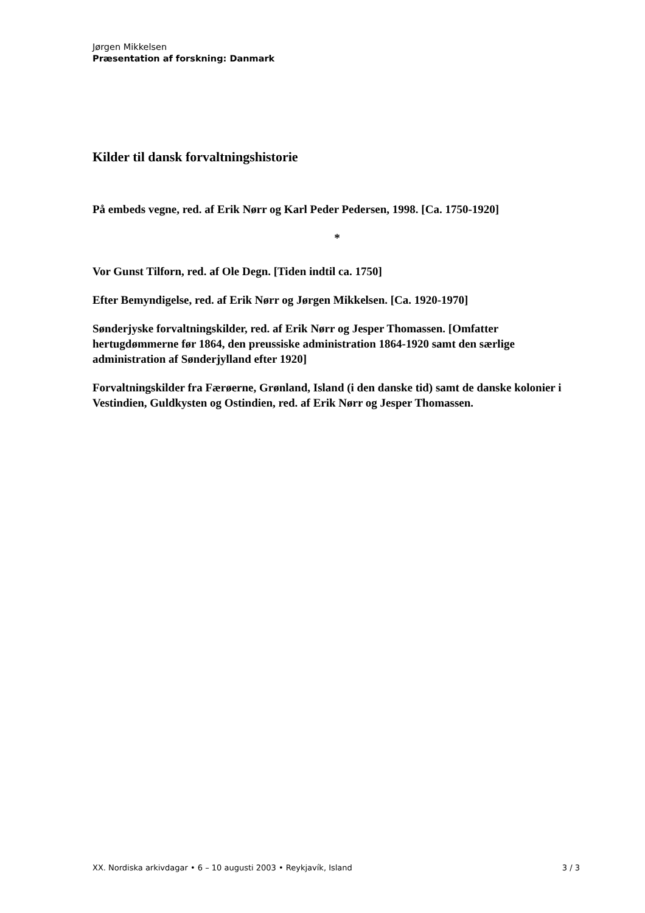Jørgen Mikkelsen
Præsentation af forskning: Danmark
Kilder til dansk forvaltningshistorie
På embeds vegne, red. af Erik Nørr og Karl Peder Pedersen, 1998. [Ca. 1750-1920]
*
Vor Gunst Tilforn, red. af Ole Degn. [Tiden indtil ca. 1750]
Efter Bemyndigelse, red. af Erik Nørr og Jørgen Mikkelsen. [Ca. 1920-1970]
Sønderjyske forvaltningskilder, red. af Erik Nørr og Jesper Thomassen. [Omfatter hertugdømmerne før 1864, den preussiske administration 1864-1920 samt den særlige administration af Sønderjylland efter 1920]
Forvaltningskilder fra Færøerne, Grønland, Island (i den danske tid) samt de danske kolonier i Vestindien, Guldkysten og Ostindien, red. af Erik Nørr og Jesper Thomassen.
XX. Nordiska arkivdagar • 6 – 10 augusti 2003 • Reykjavík, Island 3 / 3